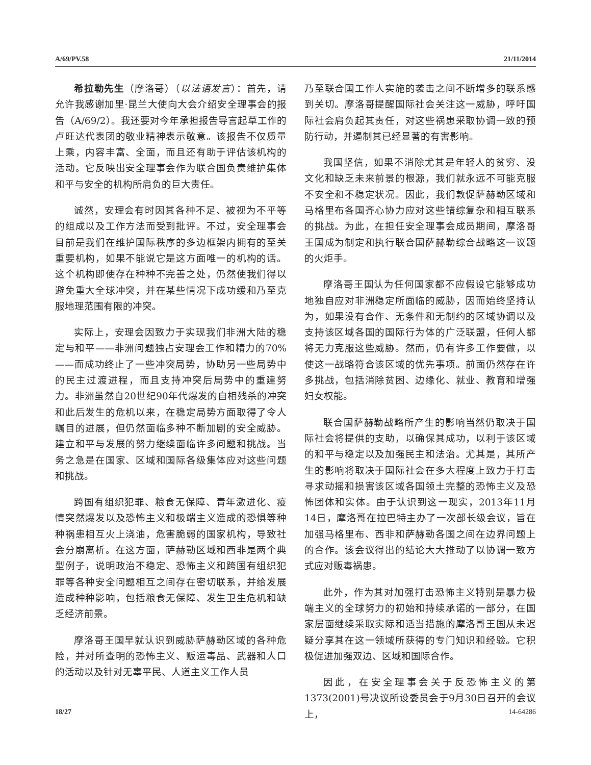A/69/PV.58 21/11/2014
希拉勒先生（摩洛哥）（以法语发言）：首先，请允许我感谢加里·昆兰大使向大会介绍安全理事会的报告（A/69/2）。我还要对今年承担报告导言起草工作的卢旺达代表团的敬业精神表示敬意。该报告不仅质量上乘，内容丰富、全面，而且还有助于评估该机构的活动。它反映出安全理事会作为联合国负责维护集体和平与安全的机构所肩负的巨大责任。
诚然，安理会有时因其各种不足、被视为不平等的组成以及工作方法而受到批评。不过，安全理事会目前是我们在维护国际秩序的多边框架内拥有的至关重要机构，如果不能说它是这方面唯一的机构的话。这个机构即使存在种种不完善之处，仍然使我们得以避免重大全球冲突，并在某些情况下成功缓和乃至克服地理范围有限的冲突。
实际上，安理会因致力于实现我们非洲大陆的稳定与和平——非洲问题独占安理会工作和精力的70%——而成功终止了一些冲突局势，协助另一些局势中的民主过渡进程，而且支持冲突后局势中的重建努力。非洲虽然自20世纪90年代爆发的自相残杀的冲突和此后发生的危机以来，在稳定局势方面取得了令人瞩目的进展，但仍然面临多种不断加剧的安全威胁。建立和平与发展的努力继续面临许多问题和挑战。当务之急是在国家、区域和国际各级集体应对这些问题和挑战。
跨国有组织犯罪、粮食无保障、青年激进化、疫情突然爆发以及恐怖主义和极端主义造成的恐惧等种种祸患相互火上浇油，危害脆弱的国家机构，导致社会分崩离析。在这方面，萨赫勒区域和西非是两个典型例子，说明政治不稳定、恐怖主义和跨国有组织犯罪等各种安全问题相互之间存在密切联系，并给发展造成种种影响，包括粮食无保障、发生卫生危机和缺乏经济前景。
摩洛哥王国早就认识到威胁萨赫勒区域的各种危险，并对所查明的恐怖主义、贩运毒品、武器和人口的活动以及针对无辜平民、人道主义工作人员
乃至联合国工作人实施的袭击之间不断增多的联系感到关切。摩洛哥提醒国际社会关注这一威胁，呼吁国际社会肩负起其责任，对这些祸患采取协调一致的预防行动，并遏制其已经显著的有害影响。
我国坚信，如果不消除尤其是年轻人的贫穷、没文化和缺乏未来前景的根源，我们就永远不可能克服不安全和不稳定状况。因此，我们敦促萨赫勒区域和马格里布各国齐心协力应对这些错综复杂和相互联系的挑战。为此，在担任安全理事会成员期间，摩洛哥王国成为制定和执行联合国萨赫勒综合战略这一议题的火炬手。
摩洛哥王国认为任何国家都不应假设它能够成功地独自应对非洲稳定所面临的威胁，因而始终坚持认为，如果没有合作、无条件和无制约的区域协调以及支持该区域各国的国际行为体的广泛联盟，任何人都将无力克服这些威胁。然而，仍有许多工作要做，以使这一战略符合该区域的优先事项。前面仍然存在许多挑战，包括消除贫困、边缘化、就业、教育和增强妇女权能。
联合国萨赫勒战略所产生的影响当然仍取决于国际社会将提供的支助，以确保其成功，以利于该区域的和平与稳定以及加强民主和法治。尤其是，其所产生的影响将取决于国际社会在多大程度上致力于打击寻求动摇和损害该区域各国领土完整的恐怖主义及恐怖团体和实体。由于认识到这一现实，2013年11月14日，摩洛哥在拉巴特主办了一次部长级会议，旨在加强马格里布、西非和萨赫勒各国之间在边界问题上的合作。该会议得出的结论大大推动了以协调一致方式应对贩毒祸患。
此外，作为其对加强打击恐怖主义特别是暴力极端主义的全球努力的初始和持续承诺的一部分，在国家层面继续采取实际和适当措施的摩洛哥王国从未迟疑分享其在这一领域所获得的专门知识和经验。它积极促进加强双边、区域和国际合作。
因此，在安全理事会关于反恐怖主义的第1373(2001)号决议所设委员会于9月30日召开的会议上，
18/27 14-64286